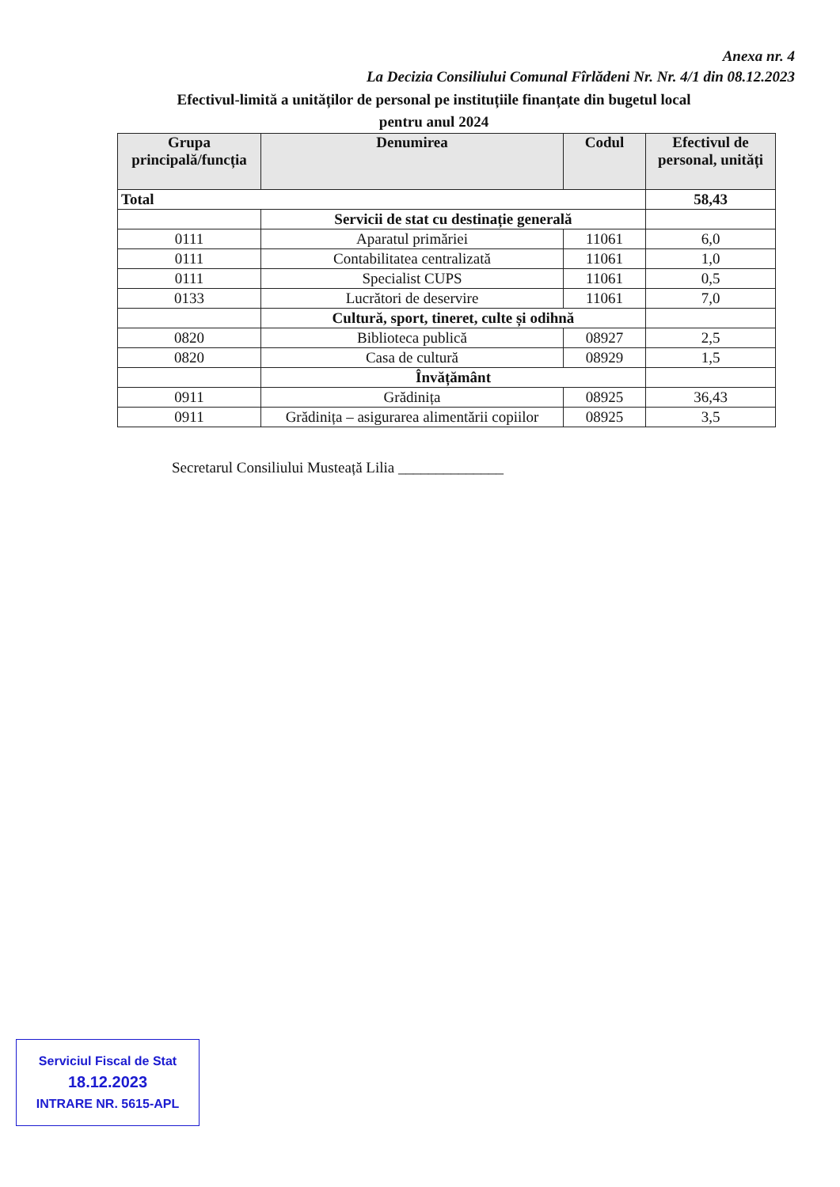Anexa nr. 4
La Decizia Consiliului Comunal Fîrlădeni Nr. Nr. 4/1 din 08.12.2023
Efectivul-limită a unităților de personal pe instituțiile finanțate din bugetul local
pentru anul 2024
| Grupa principală/funcția | Denumirea | Codul | Efectivul de personal, unități |
| --- | --- | --- | --- |
| Total | | | 58,43 |
| | Servicii de stat cu destinație generală | | |
| 0111 | Aparatul primăriei | 11061 | 6,0 |
| 0111 | Contabilitatea centralizată | 11061 | 1,0 |
| 0111 | Specialist CUPS | 11061 | 0,5 |
| 0133 | Lucrători de deservire | 11061 | 7,0 |
| | Cultură, sport, tineret, culte și odihnă | | |
| 0820 | Biblioteca publică | 08927 | 2,5 |
| 0820 | Casa de cultură | 08929 | 1,5 |
| | Învățământ | | |
| 0911 | Grădinița | 08925 | 36,43 |
| 0911 | Grădinița – asigurarea alimentării copiilor | 08925 | 3,5 |
Secretarul Consiliului Musteață Lilia ______________
Serviciul Fiscal de Stat
18.12.2023
INTRARE NR. 5615-APL